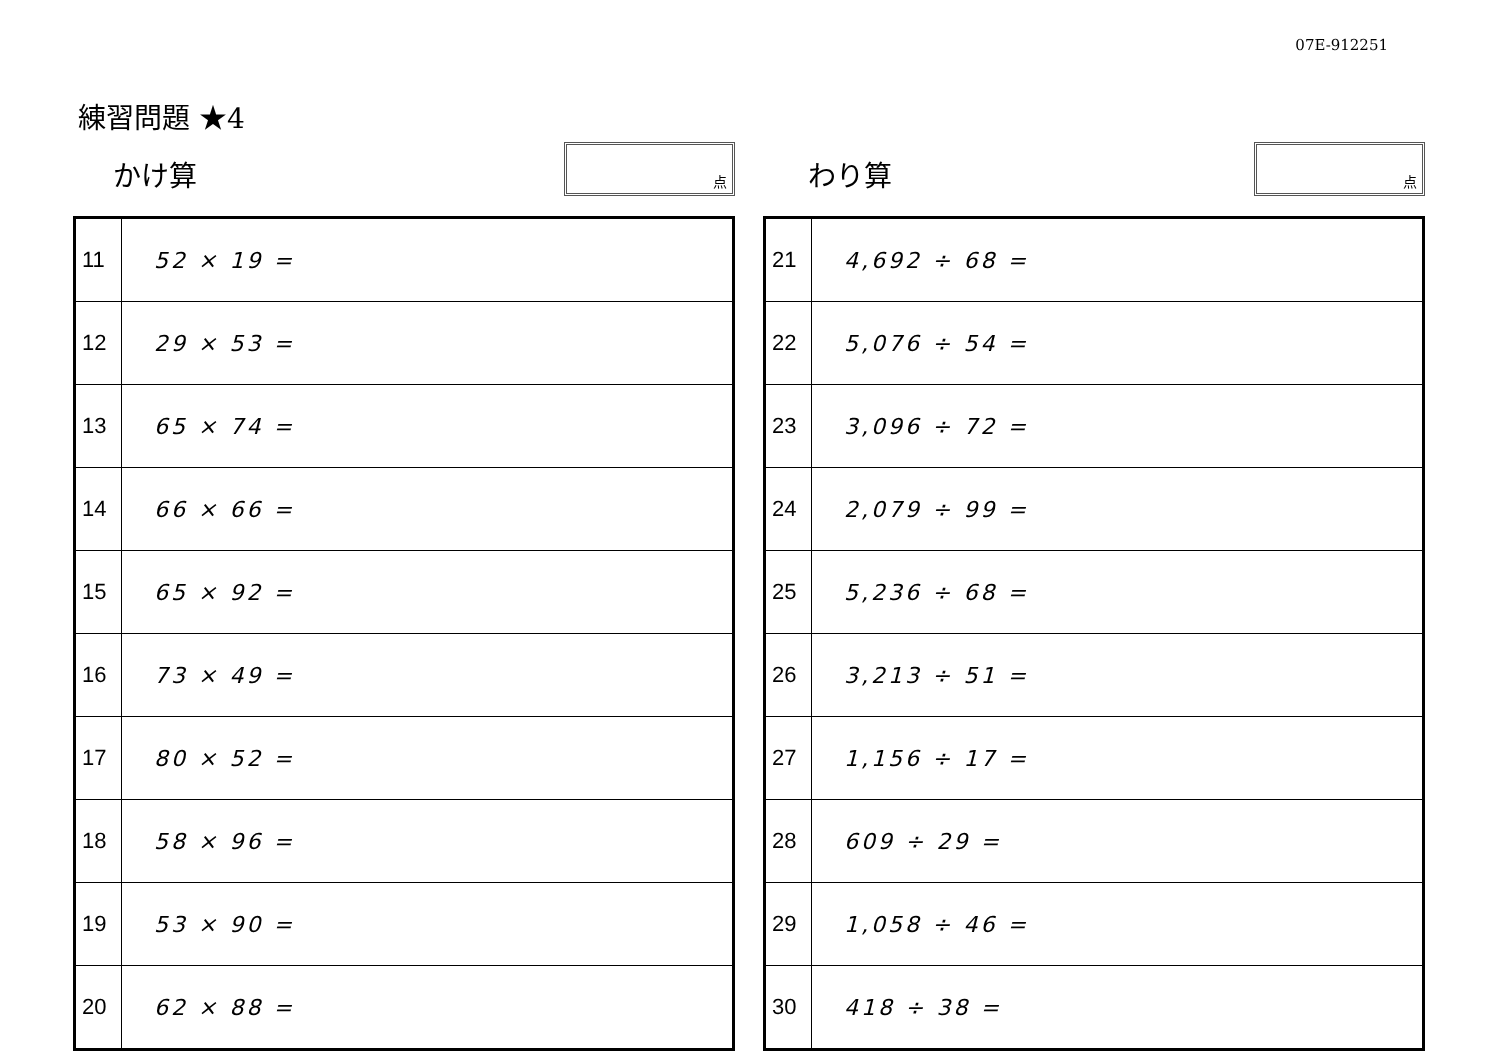07E-912251
練習問題 ★4
かけ算
点
| 11 | 52 × 19 = |
| 12 | 29 × 53 = |
| 13 | 65 × 74 = |
| 14 | 66 × 66 = |
| 15 | 65 × 92 = |
| 16 | 73 × 49 = |
| 17 | 80 × 52 = |
| 18 | 58 × 96 = |
| 19 | 53 × 90 = |
| 20 | 62 × 88 = |
わり算
点
| 21 | 4,692 ÷ 68 = |
| 22 | 5,076 ÷ 54 = |
| 23 | 3,096 ÷ 72 = |
| 24 | 2,079 ÷ 99 = |
| 25 | 5,236 ÷ 68 = |
| 26 | 3,213 ÷ 51 = |
| 27 | 1,156 ÷ 17 = |
| 28 | 609 ÷ 29 = |
| 29 | 1,058 ÷ 46 = |
| 30 | 418 ÷ 38 = |